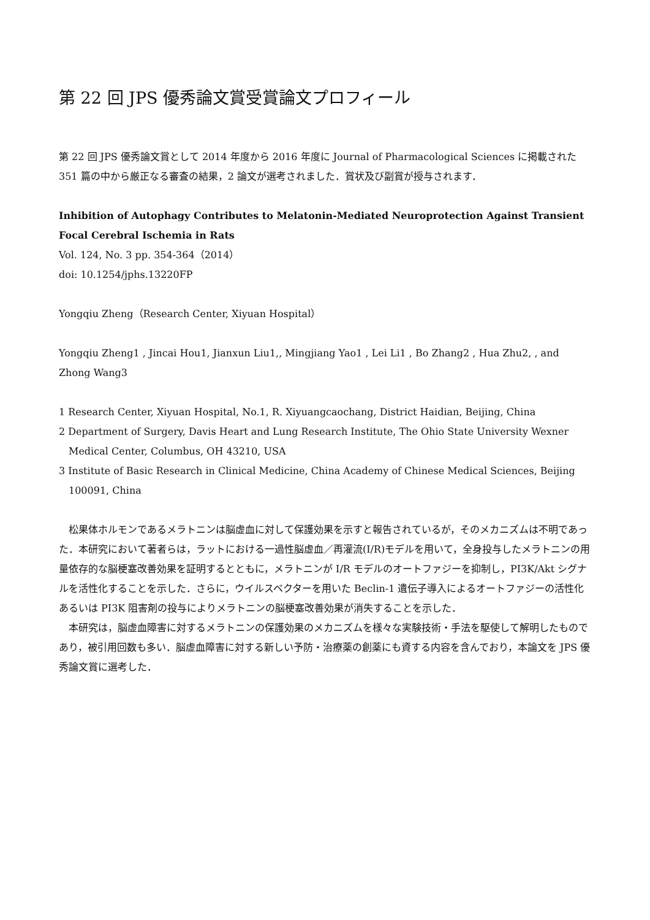第 22 回 JPS 優秀論文賞受賞論文プロフィール
第 22 回 JPS 優秀論文賞として 2014 年度から 2016 年度に Journal of Pharmacological Sciences に掲載された 351 篇の中から厳正なる審査の結果，2 論文が選考されました．賞状及び副賞が授与されます．
Inhibition of Autophagy Contributes to Melatonin-Mediated Neuroprotection Against Transient Focal Cerebral Ischemia in Rats
Vol. 124, No. 3 pp. 354-364（2014）
doi: 10.1254/jphs.13220FP
Yongqiu Zheng（Research Center, Xiyuan Hospital）
Yongqiu Zheng1 , Jincai Hou1, Jianxun Liu1,, Mingjiang Yao1 , Lei Li1 , Bo Zhang2 , Hua Zhu2, , and Zhong Wang3
1 Research Center, Xiyuan Hospital, No.1, R. Xiyuangcaochang, District Haidian, Beijing, China
2 Department of Surgery, Davis Heart and Lung Research Institute, The Ohio State University Wexner Medical Center, Columbus, OH 43210, USA
3 Institute of Basic Research in Clinical Medicine, China Academy of Chinese Medical Sciences, Beijing 100091, China
松果体ホルモンであるメラトニンは脳虚血に対して保護効果を示すと報告されているが，そのメカニズムは不明であった．本研究において著者らは，ラットにおける一過性脳虚血／再灌流(I/R)モデルを用いて，全身投与したメラトニンの用量依存的な脳梗塞改善効果を証明するとともに，メラトニンが I/R モデルのオートファジーを抑制し，PI3K/Akt シグナルを活性化することを示した．さらに，ウイルスベクターを用いた Beclin-1 遺伝子導入によるオートファジーの活性化あるいは PI3K 阻害剤の投与によりメラトニンの脳梗塞改善効果が消失することを示した．
本研究は，脳虚血障害に対するメラトニンの保護効果のメカニズムを様々な実験技術・手法を駆使して解明したものであり，被引用回数も多い．脳虚血障害に対する新しい予防・治療薬の創薬にも資する内容を含んでおり，本論文を JPS 優秀論文賞に選考した．